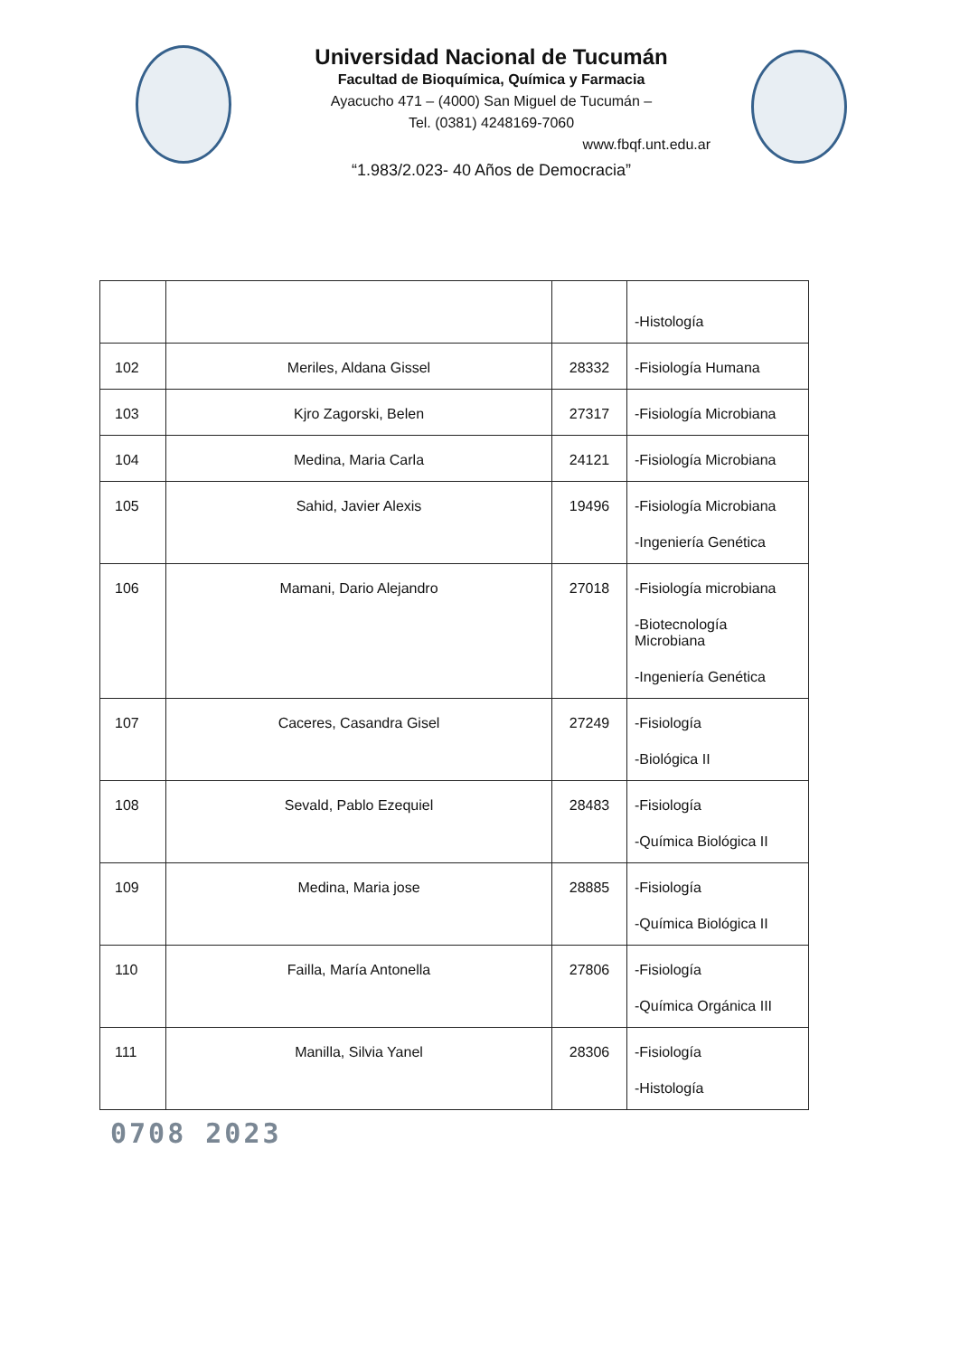Universidad Nacional de Tucumán
Facultad de Bioquímica, Química y Farmacia
Ayacucho 471 – (4000) San Miguel de Tucumán –
Tel. (0381) 4248169-7060
www.fbqf.unt.edu.ar
“1.983/2.023- 40 Años de Democracia”
| | | | -Histología |
| 102 | Meriles, Aldana Gissel | 28332 | -Fisiología Humana |
| 103 | Kjro Zagorski, Belen | 27317 | -Fisiología Microbiana |
| 104 | Medina, Maria Carla | 24121 | -Fisiología Microbiana |
| 105 | Sahid, Javier Alexis | 19496 | -Fisiología Microbiana -Ingeniería Genética |
| 106 | Mamani, Dario Alejandro | 27018 | -Fisiología microbiana -Biotecnología Microbiana -Ingeniería Genética |
| 107 | Caceres, Casandra Gisel | 27249 | -Fisiología -Biológica II |
| 108 | Sevald, Pablo Ezequiel | 28483 | -Fisiología -Química Biológica II |
| 109 | Medina, Maria jose | 28885 | -Fisiología -Química Biológica II |
| 110 | Failla, María Antonella | 27806 | -Fisiología -Química Orgánica III |
| 111 | Manilla, Silvia Yanel | 28306 | -Fisiología -Histología |
0708 2023